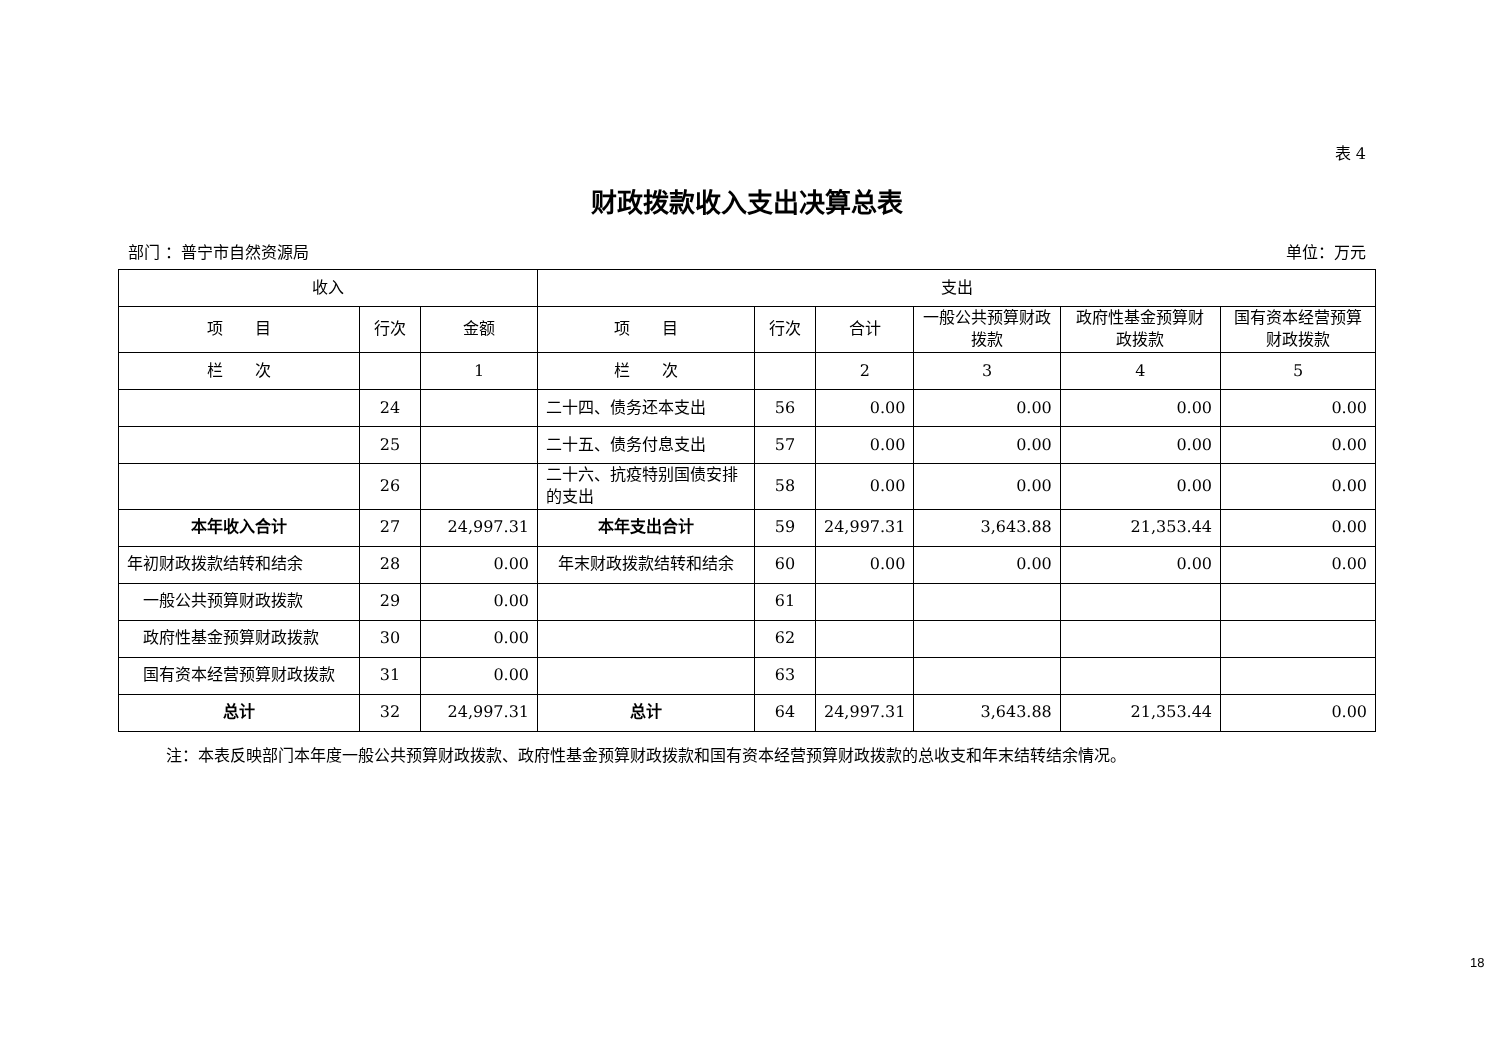表 4
财政拨款收入支出决算总表
部门 ：普宁市自然资源局 单位：万元
| 收入 | | | 支出 | | | | | |
| --- | --- | --- | --- | --- | --- | --- | --- | --- |
| 项 目 | 行次 | 金额 | 项 目 | 行次 | 合计 | 一般公共预算财政拨款 | 政府性基金预算财政拨款 | 国有资本经营预算财政拨款 |
| 栏 次 | | 1 | 栏 次 | | 2 | 3 | 4 | 5 |
| | 24 | | 二十四、债务还本支出 | 56 | 0.00 | 0.00 | 0.00 | 0.00 |
| | 25 | | 二十五、债务付息支出 | 57 | 0.00 | 0.00 | 0.00 | 0.00 |
| | 26 | | 二十六、抗疫特别国债安排的支出 | 58 | 0.00 | 0.00 | 0.00 | 0.00 |
| 本年收入合计 | 27 | 24,997.31 | 本年支出合计 | 59 | 24,997.31 | 3,643.88 | 21,353.44 | 0.00 |
| 年初财政拨款结转和结余 | 28 | 0.00 | 年末财政拨款结转和结余 | 60 | 0.00 | 0.00 | 0.00 | 0.00 |
| 一般公共预算财政拨款 | 29 | 0.00 | | 61 | | | | |
| 政府性基金预算财政拨款 | 30 | 0.00 | | 62 | | | | |
| 国有资本经营预算财政拨款 | 31 | 0.00 | | 63 | | | | |
| 总计 | 32 | 24,997.31 | 总计 | 64 | 24,997.31 | 3,643.88 | 21,353.44 | 0.00 |
注：本表反映部门本年度一般公共预算财政拨款、政府性基金预算财政拨款和国有资本经营预算财政拨款的总收支和年末结转结余情况。
18